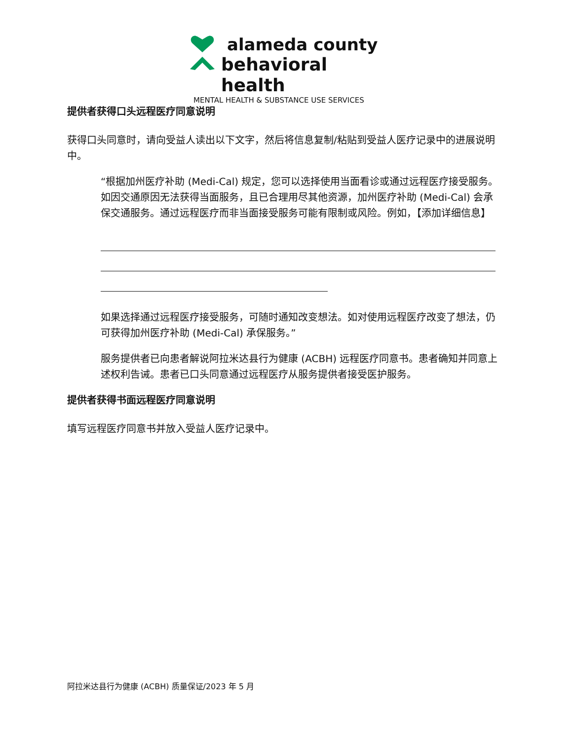alameda county
behavioral health
MENTAL HEALTH & SUBSTANCE USE SERVICES
提供者获得口头远程医疗同意说明
获得口头同意时，请向受益人读出以下文字，然后将信息复制/粘贴到受益人医疗记录中的进展说明中。
“根据加州医疗补助 (Medi-Cal) 规定，您可以选择使用当面看诊或通过远程医疗接受服务。如因交通原因无法获得当面服务，且已合理用尽其他资源，加州医疗补助 (Medi-Cal) 会承保交通服务。通过远程医疗而非当面接受服务可能有限制或风险。例如，【添加详细信息】
如果选择通过远程医疗接受服务，可随时通知改变想法。如对使用远程医疗改变了想法，仍可获得加州医疗补助 (Medi-Cal) 承保服务。”
服务提供者已向患者解说阿拉米达县行为健康 (ACBH) 远程医疗同意书。患者确知并同意上述权利告诫。患者已口头同意通过远程医疗从服务提供者接受医护服务。
提供者获得书面远程医疗同意说明
填写远程医疗同意书并放入受益人医疗记录中。
阿拉米达县行为健康 (ACBH) 质量保证/2023 年 5 月